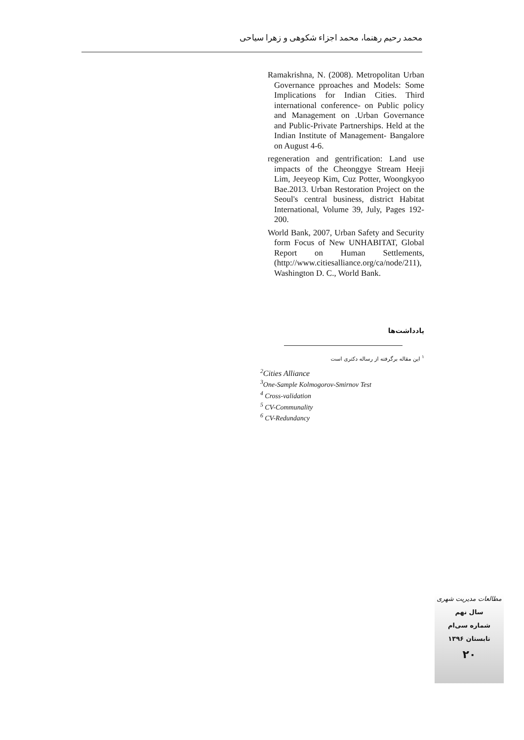محمد رحیم رهنما، محمد اجزاء شکوهی و زهرا سیاحی
Ramakrishna, N. (2008). Metropolitan Urban Governance pproaches and Models: Some Implications for Indian Cities. Third international conference- on Public policy and Management on .Urban Governance and Public-Private Partnerships. Held at the Indian Institute of Management- Bangalore on August 4-6.
regeneration and gentrification: Land use impacts of the Cheonggye Stream Heeji Lim, Jeeyeop Kim, Cuz Potter, Woongkyoo Bae.2013. Urban Restoration Project on the Seoul's central business, district Habitat International, Volume 39, July, Pages 192-200.
World Bank, 2007, Urban Safety and Security form Focus of New UNHABITAT, Global Report on Human Settlements, (http://www.citiesalliance.org/ca/node/211), Washington D. C., World Bank.
یادداشت‌ها
<sup>۱</sup> این مقاله برگرفته از رساله دکتری است
<sup>2</sup> Cities Alliance
<sup>3</sup> One-Sample Kolmogorov-Smirnov Test
<sup>4</sup> Cross-validation
<sup>5</sup> CV-Communality
<sup>6</sup> CV-Redundancy
مطالعات مدیریت شهری
سال نهم
شماره سی‌ام
تابستان ۱۳۹۶
۲۰